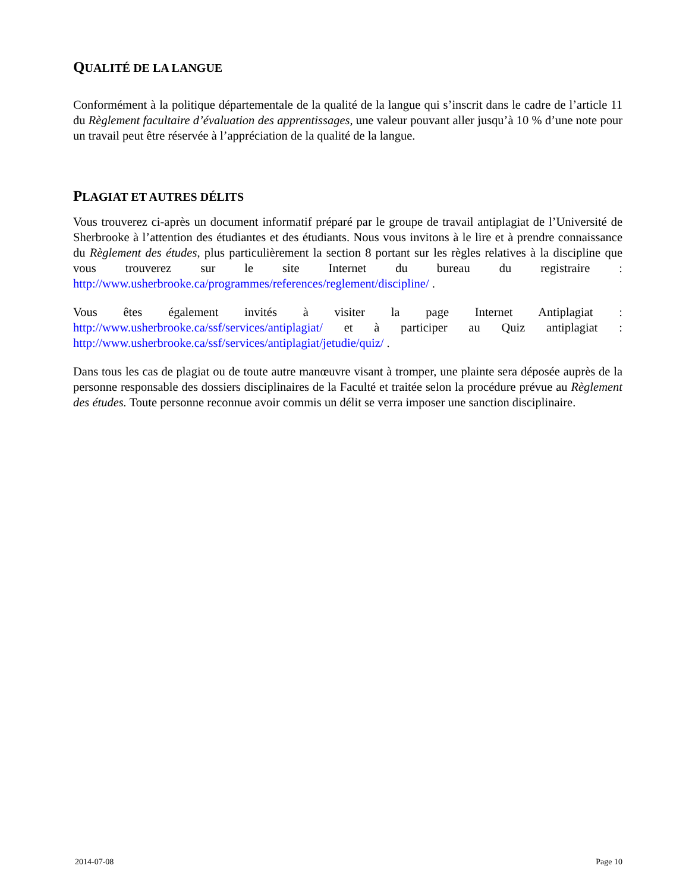QUALITÉ DE LA LANGUE
Conformément à la politique départementale de la qualité de la langue qui s’inscrit dans le cadre de l’article 11 du Règlement facultaire d’évaluation des apprentissages, une valeur pouvant aller jusqu’à 10 % d’une note pour un travail peut être réservée à l’appréciation de la qualité de la langue.
PLAGIAT ET AUTRES DÉLITS
Vous trouverez ci-après un document informatif préparé par le groupe de travail antiplagiat de l’Université de Sherbrooke à l’attention des étudiantes et des étudiants. Nous vous invitons à le lire et à prendre connaissance du Règlement des études, plus particulièrement la section 8 portant sur les règles relatives à la discipline que vous trouverez sur le site Internet du bureau du registraire : http://www.usherbrooke.ca/programmes/references/reglement/discipline/ .
Vous êtes également invités à visiter la page Internet Antiplagiat : http://www.usherbrooke.ca/ssf/services/antiplagiat/ et à participer au Quiz antiplagiat : http://www.usherbrooke.ca/ssf/services/antiplagiat/jetudie/quiz/ .
Dans tous les cas de plagiat ou de toute autre manœuvre visant à tromper, une plainte sera déposée auprès de la personne responsable des dossiers disciplinaires de la Faculté et traitée selon la procédure prévue au Règlement des études. Toute personne reconnue avoir commis un délit se verra imposer une sanction disciplinaire.
2014-07-08 Page 10